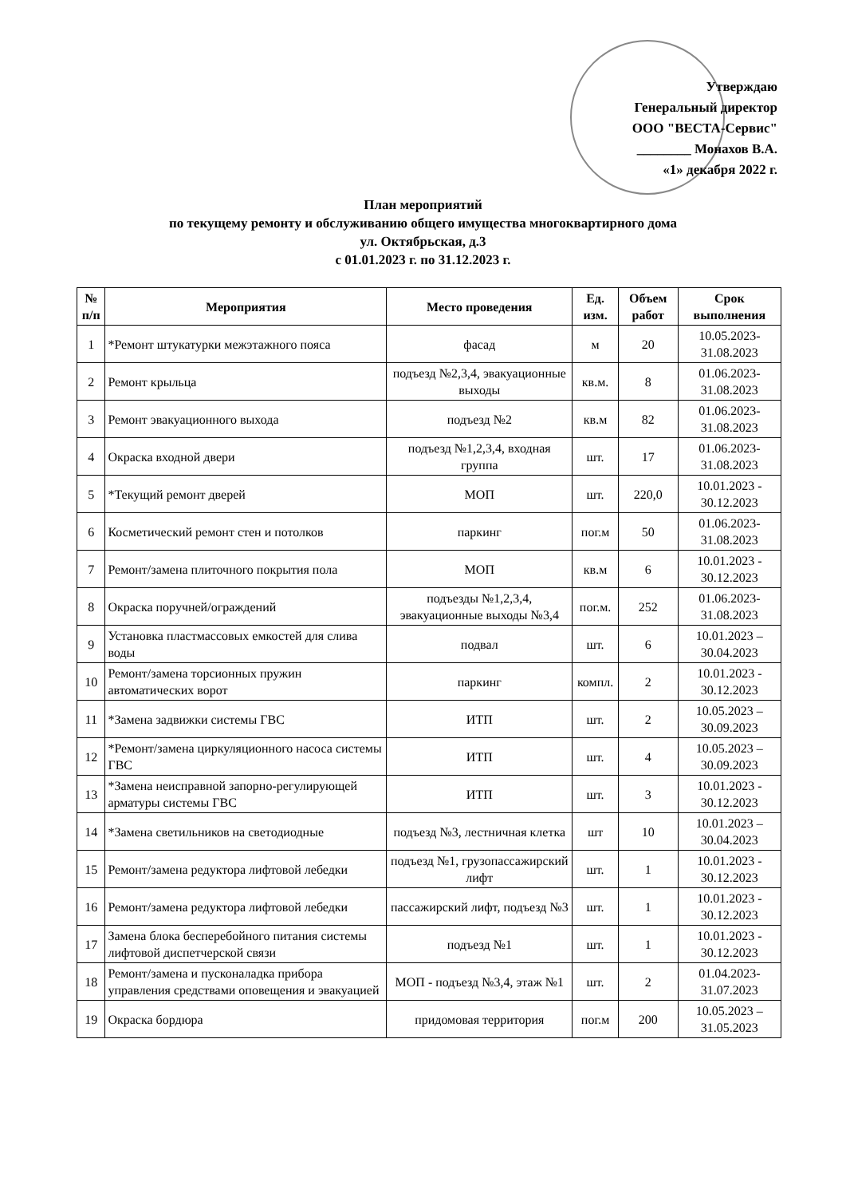Утверждаю
Генеральный директор
ООО "ВЕСТА-Сервис"
________ Монахов В.А.
«1» декабря 2022 г.
План мероприятий
по текущему ремонту и обслуживанию общего имущества многоквартирного дома
ул. Октябрьская, д.3
с 01.01.2023 г. по 31.12.2023 г.
| № п/п | Мероприятия | Место проведения | Ед. изм. | Объем работ | Срок выполнения |
| --- | --- | --- | --- | --- | --- |
| 1 | *Ремонт штукатурки межэтажного пояса | фасад | м | 20 | 10.05.2023-31.08.2023 |
| 2 | Ремонт крыльца | подъезд №2,3,4, эвакуационные выходы | кв.м. | 8 | 01.06.2023-31.08.2023 |
| 3 | Ремонт эвакуационного выхода | подъезд №2 | кв.м | 82 | 01.06.2023-31.08.2023 |
| 4 | Окраска входной двери | подъезд №1,2,3,4, входная группа | шт. | 17 | 01.06.2023-31.08.2023 |
| 5 | *Текущий ремонт дверей | МОП | шт. | 220,0 | 10.01.2023 - 30.12.2023 |
| 6 | Косметический ремонт стен и потолков | паркинг | пог.м | 50 | 01.06.2023-31.08.2023 |
| 7 | Ремонт/замена плиточного покрытия пола | МОП | кв.м | 6 | 10.01.2023 - 30.12.2023 |
| 8 | Окраска поручней/ограждений | подъезды №1,2,3,4, эвакуационные выходы №3,4 | пог.м. | 252 | 01.06.2023-31.08.2023 |
| 9 | Установка пластмассовых емкостей для слива воды | подвал | шт. | 6 | 10.01.2023 – 30.04.2023 |
| 10 | Ремонт/замена торсионных пружин автоматических ворот | паркинг | компл. | 2 | 10.01.2023 - 30.12.2023 |
| 11 | *Замена задвижки системы ГВС | ИТП | шт. | 2 | 10.05.2023 – 30.09.2023 |
| 12 | *Ремонт/замена циркуляционного насоса системы ГВС | ИТП | шт. | 4 | 10.05.2023 – 30.09.2023 |
| 13 | *Замена неисправной запорно-регулирующей арматуры системы ГВС | ИТП | шт. | 3 | 10.01.2023 - 30.12.2023 |
| 14 | *Замена светильников на светодиодные | подъезд №3, лестничная клетка | шт | 10 | 10.01.2023 – 30.04.2023 |
| 15 | Ремонт/замена редуктора лифтовой лебедки | подъезд №1, грузопассажирский лифт | шт. | 1 | 10.01.2023 - 30.12.2023 |
| 16 | Ремонт/замена редуктора лифтовой лебедки | пассажирский лифт, подъезд №3 | шт. | 1 | 10.01.2023 - 30.12.2023 |
| 17 | Замена блока бесперебойного питания системы лифтовой диспетчерской связи | подъезд №1 | шт. | 1 | 10.01.2023 - 30.12.2023 |
| 18 | Ремонт/замена и пусконаладка прибора управления средствами оповещения и эвакуацией | МОП - подъезд №3,4, этаж №1 | шт. | 2 | 01.04.2023-31.07.2023 |
| 19 | Окраска бордюра | придомовая территория | пог.м | 200 | 10.05.2023 – 31.05.2023 |